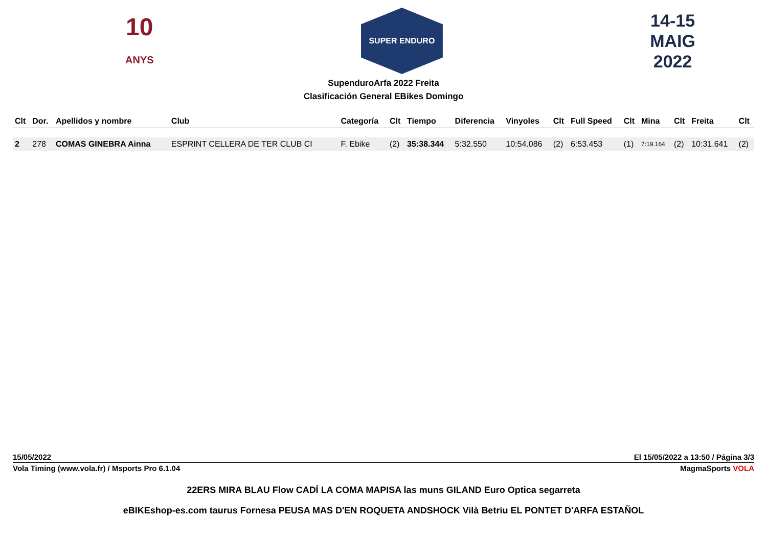10
ANYS
SUPER ENDURO
14-15
MAIG
2022
SupenduroArfa 2022 Freita
Clasificación General EBikes Domingo
| Clt | Dor. | Apellidos y nombre | Club | Categoría | Clt | Tiempo | Diferencia | Vinyoles | Clt | Full Speed | Clt | Mina | Clt | Freita | Clt |
| --- | --- | --- | --- | --- | --- | --- | --- | --- | --- | --- | --- | --- | --- | --- | --- |
| 2 | 278 | COMAS GINEBRA Ainna | ESPRINT CELLERA DE TER CLUB CI | F. Ebike | (2) | 35:38.344 | 5:32.550 | 10:54.086 | (2) | 6:53.453 | (1) | 7:19.164 | (2) | 10:31.641 | (2) |
15/05/2022 El 15/05/2022 a 13:50 / Página 3/3
Vola Timing (www.vola.fr) / Msports Pro 6.1.04 MagmaSports VOLA
22ERS MIRA BLAU Flow CADÍ LA COMA MAPISA las muns GILAND Euro Optica segarreta
eBIKEshop-es.com taurus Fornesa PEUSA MAS D'EN ROQUETA ANDSHOCK Vilà Betriu EL PONTET D'ARFA ESTAÑOL